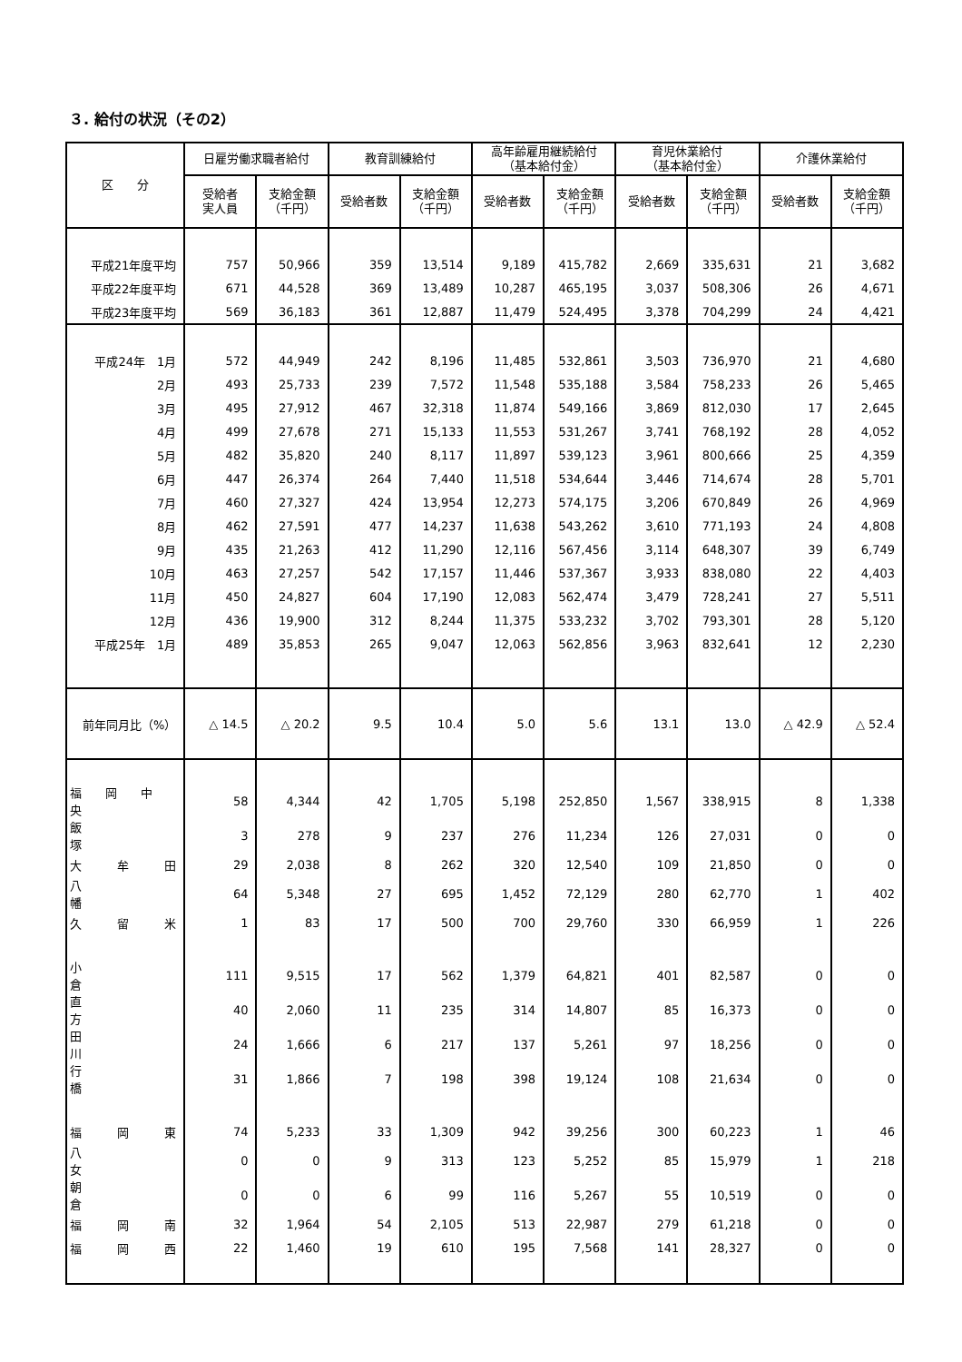３. 給付の状況（その2）
| 区 分 | 日雇労働求職者給付 | | 教育訓練給付 | | 高年齢雇用継続給付 （基本給付金） | | 育児休業給付 （基本給付金） | | 介護休業給付 | |
| --- | --- | --- | --- | --- | --- | --- | --- | --- | --- | --- |
| | 受給者 実人員 | 支給金額 （千円） | 受給者数 | 支給金額 （千円） | 受給者数 | 支給金額 （千円） | 受給者数 | 支給金額 （千円） | 受給者数 | 支給金額 （千円） |
| 平成21年度平均 | 757 | 50,966 | 359 | 13,514 | 9,189 | 415,782 | 2,669 | 335,631 | 21 | 3,682 |
| 平成22年度平均 | 671 | 44,528 | 369 | 13,489 | 10,287 | 465,195 | 3,037 | 508,306 | 26 | 4,671 |
| 平成23年度平均 | 569 | 36,183 | 361 | 12,887 | 11,479 | 524,495 | 3,378 | 704,299 | 24 | 4,421 |
| 平成24年 1月 | 572 | 44,949 | 242 | 8,196 | 11,485 | 532,861 | 3,503 | 736,970 | 21 | 4,680 |
| 2月 | 493 | 25,733 | 239 | 7,572 | 11,548 | 535,188 | 3,584 | 758,233 | 26 | 5,465 |
| 3月 | 495 | 27,912 | 467 | 32,318 | 11,874 | 549,166 | 3,869 | 812,030 | 17 | 2,645 |
| 4月 | 499 | 27,678 | 271 | 15,133 | 11,553 | 531,267 | 3,741 | 768,192 | 28 | 4,052 |
| 5月 | 482 | 35,820 | 240 | 8,117 | 11,897 | 539,123 | 3,961 | 800,666 | 25 | 4,359 |
| 6月 | 447 | 26,374 | 264 | 7,440 | 11,518 | 534,644 | 3,446 | 714,674 | 28 | 5,701 |
| 7月 | 460 | 27,327 | 424 | 13,954 | 12,273 | 574,175 | 3,206 | 670,849 | 26 | 4,969 |
| 8月 | 462 | 27,591 | 477 | 14,237 | 11,638 | 543,262 | 3,610 | 771,193 | 24 | 4,808 |
| 9月 | 435 | 21,263 | 412 | 11,290 | 12,116 | 567,456 | 3,114 | 648,307 | 39 | 6,749 |
| 10月 | 463 | 27,257 | 542 | 17,157 | 11,446 | 537,367 | 3,933 | 838,080 | 22 | 4,403 |
| 11月 | 450 | 24,827 | 604 | 17,190 | 12,083 | 562,474 | 3,479 | 728,241 | 27 | 5,511 |
| 12月 | 436 | 19,900 | 312 | 8,244 | 11,375 | 533,232 | 3,702 | 793,301 | 28 | 5,120 |
| 平成25年 1月 | 489 | 35,853 | 265 | 9,047 | 12,063 | 562,856 | 3,963 | 832,641 | 12 | 2,230 |
| 前年同月比（%） | △ 14.5 | △ 20.2 | 9.5 | 10.4 | 5.0 | 5.6 | 13.1 | 13.0 | △ 42.9 | △ 52.4 |
| 福 岡 中 央 | 58 | 4,344 | 42 | 1,705 | 5,198 | 252,850 | 1,567 | 338,915 | 8 | 1,338 |
| 飯 塚 | 3 | 278 | 9 | 237 | 276 | 11,234 | 126 | 27,031 | 0 | 0 |
| 大 牟 田 | 29 | 2,038 | 8 | 262 | 320 | 12,540 | 109 | 21,850 | 0 | 0 |
| 八 幡 | 64 | 5,348 | 27 | 695 | 1,452 | 72,129 | 280 | 62,770 | 1 | 402 |
| 久 留 米 | 1 | 83 | 17 | 500 | 700 | 29,760 | 330 | 66,959 | 1 | 226 |
| 小 倉 | 111 | 9,515 | 17 | 562 | 1,379 | 64,821 | 401 | 82,587 | 0 | 0 |
| 直 方 | 40 | 2,060 | 11 | 235 | 314 | 14,807 | 85 | 16,373 | 0 | 0 |
| 田 川 | 24 | 1,666 | 6 | 217 | 137 | 5,261 | 97 | 18,256 | 0 | 0 |
| 行 橋 | 31 | 1,866 | 7 | 198 | 398 | 19,124 | 108 | 21,634 | 0 | 0 |
| 福 岡 東 | 74 | 5,233 | 33 | 1,309 | 942 | 39,256 | 300 | 60,223 | 1 | 46 |
| 八 女 | 0 | 0 | 9 | 313 | 123 | 5,252 | 85 | 15,979 | 1 | 218 |
| 朝 倉 | 0 | 0 | 6 | 99 | 116 | 5,267 | 55 | 10,519 | 0 | 0 |
| 福 岡 南 | 32 | 1,964 | 54 | 2,105 | 513 | 22,987 | 279 | 61,218 | 0 | 0 |
| 福 岡 西 | 22 | 1,460 | 19 | 610 | 195 | 7,568 | 141 | 28,327 | 0 | 0 |